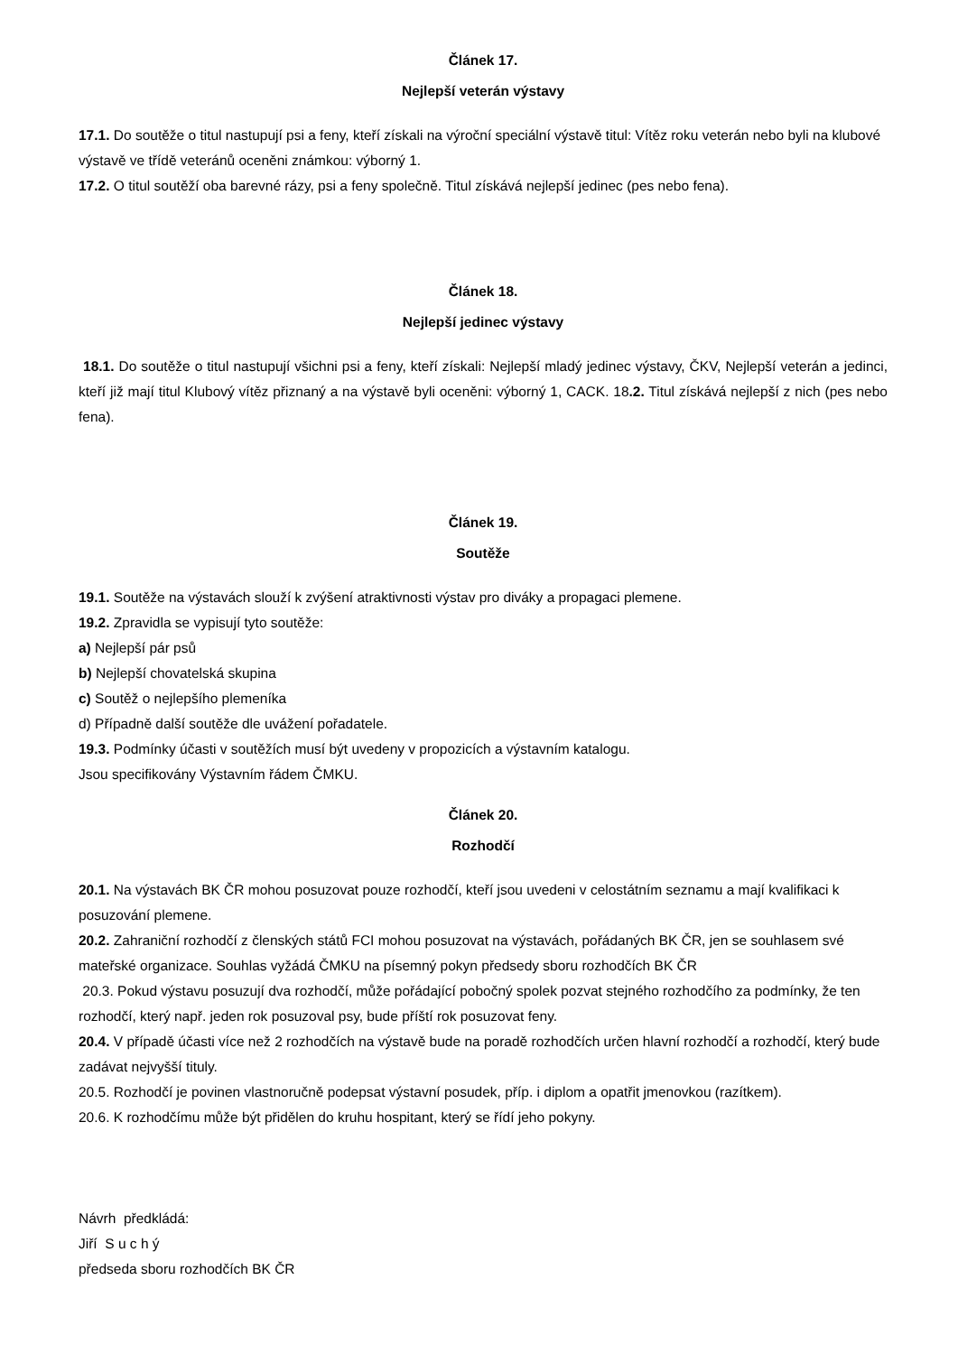Článek 17.
Nejlepší veterán výstavy
17.1. Do soutěže o titul nastupují psi a feny, kteří získali na výroční speciální výstavě titul: Vítěz roku veterán nebo byli na klubové výstavě ve třídě veteránů oceněni známkou: výborný 1.
17.2. O titul soutěží oba barevné rázy, psi a feny společně. Titul získává nejlepší jedinec (pes nebo fena).
Článek 18.
Nejlepší jedinec výstavy
18.1. Do soutěže o titul nastupují všichni psi a feny, kteří získali: Nejlepší mladý jedinec výstavy, ČKV, Nejlepší veterán a jedinci, kteří již mají titul Klubový vítěz přiznaný a na výstavě byli oceněni: výborný 1, CACK. 18.2. Titul získává nejlepší z nich (pes nebo fena).
Článek 19.
Soutěže
19.1. Soutěže na výstavách slouží k zvýšení atraktivnosti výstav pro diváky a propagaci plemene.
19.2. Zpravidla se vypisují tyto soutěže:
a) Nejlepší pár psů
b) Nejlepší chovatelská skupina
c) Soutěž o nejlepšího plemeníka
d) Případně další soutěže dle uvážení pořadatele.
19.3. Podmínky účasti v soutěžích musí být uvedeny v propozicích a výstavním katalogu.
Jsou specifikovány Výstavním řádem ČMKU.
Článek 20.
Rozhodčí
20.1. Na výstavách BK ČR mohou posuzovat pouze rozhodčí, kteří jsou uvedeni v celostátním seznamu a mají kvalifikaci k posuzování plemene.
20.2. Zahraniční rozhodčí z členských států FCI mohou posuzovat na výstavách, pořádaných BK ČR, jen se souhlasem své mateřské organizace. Souhlas vyžádá ČMKU na písemný pokyn předsedy sboru rozhodčích BK ČR
20.3. Pokud výstavu posuzují dva rozhodčí, může pořádající pobočný spolek pozvat stejného rozhodčího za podmínky, že ten rozhodčí, který např. jeden rok posuzoval psy, bude příští rok posuzovat feny.
20.4. V případě účasti více než 2 rozhodčích na výstavě bude na poradě rozhodčích určen hlavní rozhodčí a rozhodčí, který bude zadávat nejvyšší tituly.
20.5. Rozhodčí je povinen vlastnoručně podepsat výstavní posudek, příp. i diplom a opatřit jmenovkou (razítkem).
20.6. K rozhodčímu může být přidělen do kruhu hospitant, který se řídí jeho pokyny.
Návrh předkládá:
Jiří S u c h ý
předseda sboru rozhodčích BK ČR